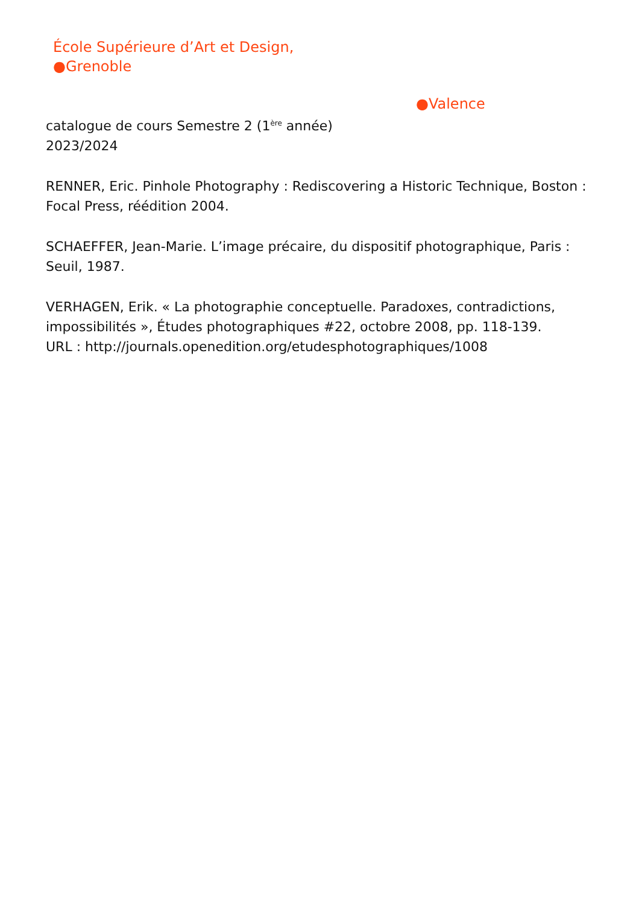École Supérieure d’Art et Design,
●Grenoble
●Valence
catalogue de cours Semestre 2 (1<sup>ère</sup> année)
2023/2024
RENNER, Eric. Pinhole Photography : Rediscovering a Historic Technique, Boston : Focal Press, réédition 2004.
SCHAEFFER, Jean-Marie. L’image précaire, du dispositif photographique, Paris : Seuil, 1987.
VERHAGEN, Erik. « La photographie conceptuelle. Paradoxes, contradictions, impossibilités », Études photographiques #22, octobre 2008, pp. 118-139.
URL : http://journals.openedition.org/etudesphotographiques/1008